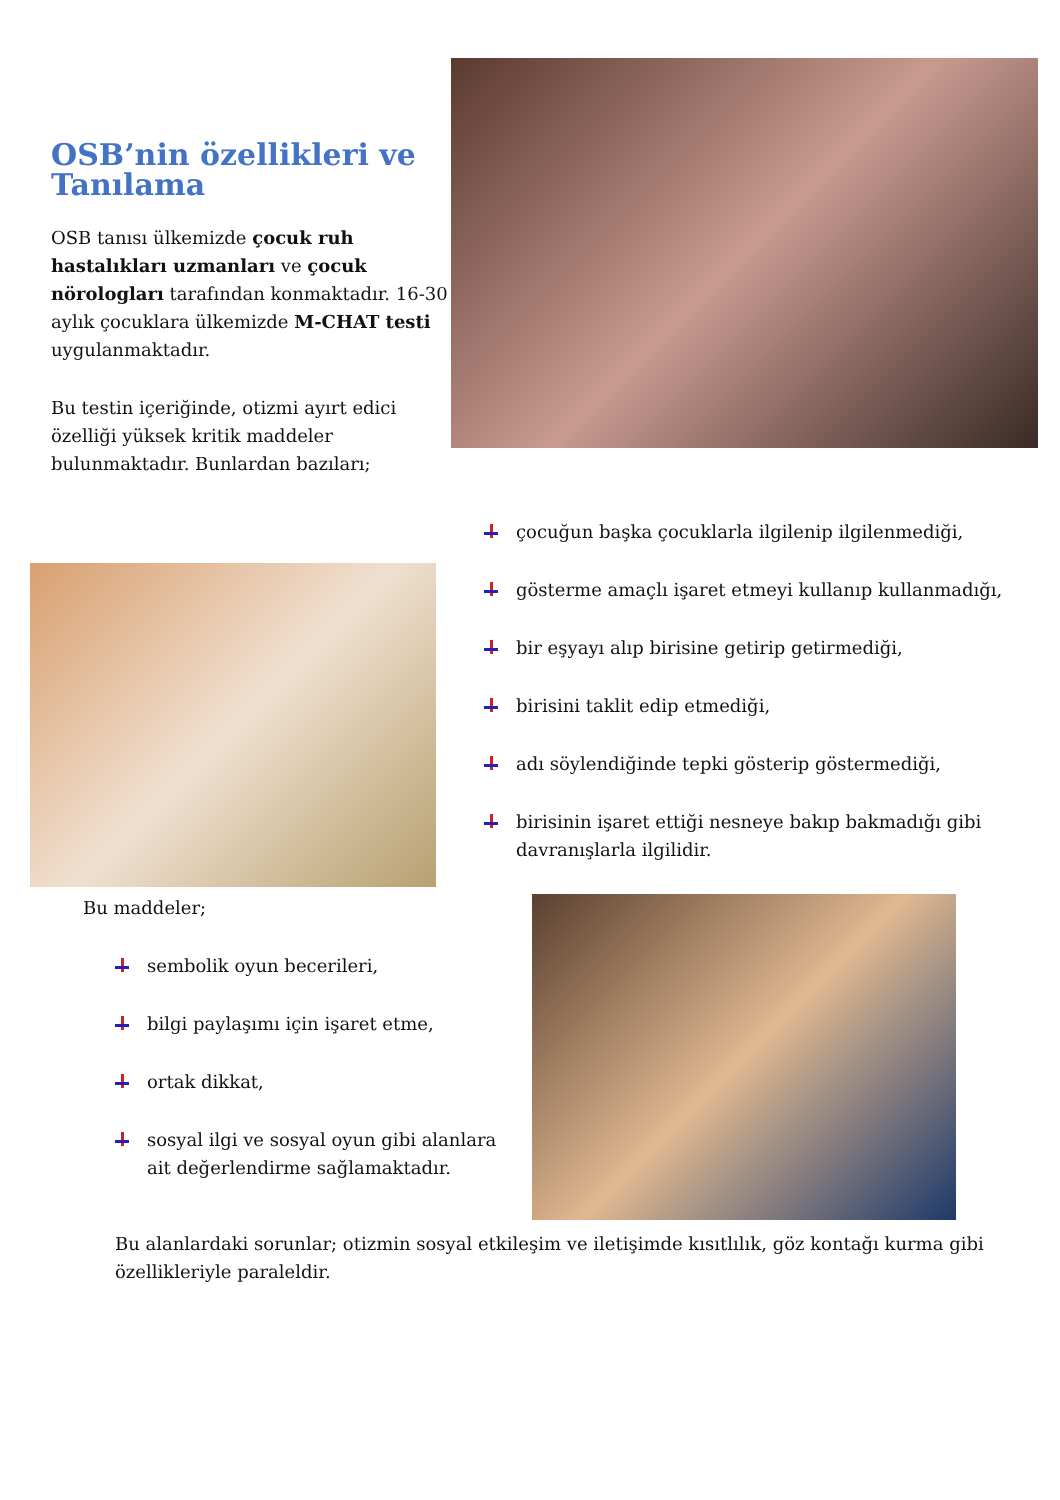OSB’nin özellikleri ve Tanılama
OSB tanısı ülkemizde çocuk ruh hastalıkları uzmanları ve çocuk nörologları tarafından konmaktadır. 16-30 aylık çocuklara ülkemizde M-CHAT testi uygulanmaktadır.
Bu testin içeriğinde, otizmi ayırt edici özelliği yüksek kritik maddeler bulunmaktadır. Bunlardan bazıları;
çocuğun başka çocuklarla ilgilenip ilgilenmediği,
gösterme amaçlı işaret etmeyi kullanıp kullanmadığı,
bir eşyayı alıp birisine getirip getirmediği,
birisini taklit edip etmediği,
adı söylendiğinde tepki gösterip göstermediği,
birisinin işaret ettiği nesneye bakıp bakmadığı gibi davranışlarla ilgilidir.
Bu maddeler;
sembolik oyun becerileri,
bilgi paylaşımı için işaret etme,
ortak dikkat,
sosyal ilgi ve sosyal oyun gibi alanlara ait değerlendirme sağlamaktadır.
Bu alanlardaki sorunlar; otizmin sosyal etkileşim ve iletişimde kısıtlılık, göz kontağı kurma gibi özellikleriyle paraleldir.